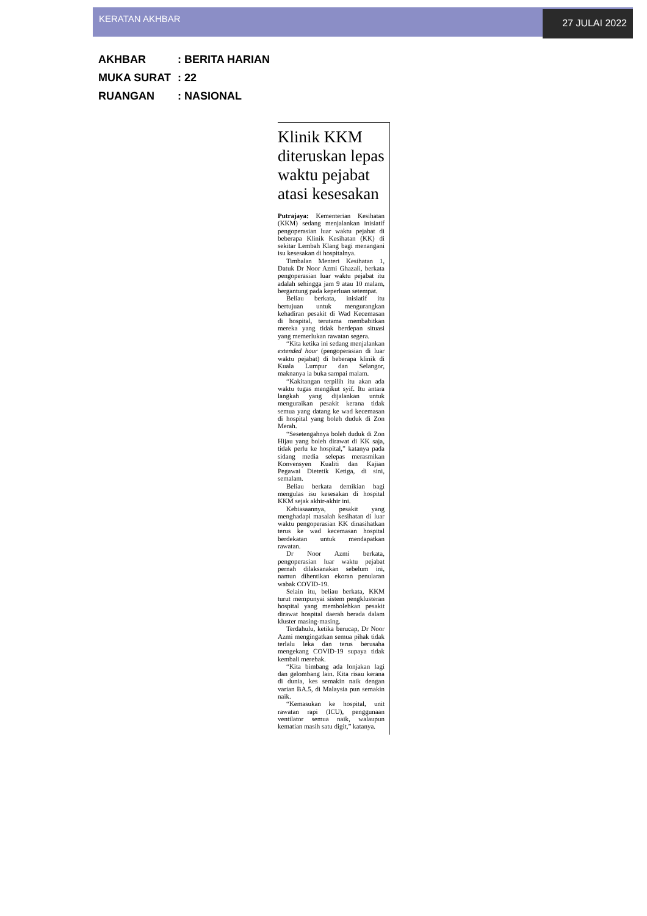KERATAN AKHBAR
27 JULAI 2022
AKHBAR: BERITA HARIAN
MUKA SURAT: 22
RUANGAN: NASIONAL
Klinik KKM diteruskan lepas waktu pejabat atasi kesesakan
Putrajaya: Kementerian Kesihatan (KKM) sedang menjalankan inisiatif pengoperasian luar waktu pejabat di beberapa Klinik Kesihatan (KK) di sekitar Lembah Klang bagi menangani isu kesesakan di hospitalnya.
Timbalan Menteri Kesihatan 1, Datuk Dr Noor Azmi Ghazali, berkata pengoperasian luar waktu pejabat itu adalah sehingga jam 9 atau 10 malam, bergantung pada keperluan setempat.
Beliau berkata, inisiatif itu bertujuan untuk mengurangkan kehadiran pesakit di Wad Kecemasan di hospital, terutama membabitkan mereka yang tidak berdepan situasi yang memerlukan rawatan segera.
“Kita ketika ini sedang menjalankan extended hour (pengoperasian di luar waktu pejabat) di beberapa klinik di Kuala Lumpur dan Selangor, maknanya ia buka sampai malam.
“Kakitangan terpilih itu akan ada waktu tugas mengikut syif. Itu antara langkah yang dijalankan untuk menguraikan pesakit kerana tidak semua yang datang ke wad kecemasan di hospital yang boleh duduk di Zon Merah.
“Sesetengahnya boleh duduk di Zon Hijau yang boleh dirawat di KK saja, tidak perlu ke hospital,” katanya pada sidang media selepas merasmikan Konvensyen Kualiti dan Kajian Pegawai Dietetik Ketiga, di sini, semalam.
Beliau berkata demikian bagi mengulas isu kesesakan di hospital KKM sejak akhir-akhir ini.
Kebiasaannya, pesakit yang menghadapi masalah kesihatan di luar waktu pengoperasian KK dinasihatkan terus ke wad kecemasan hospital berdekatan untuk mendapatkan rawatan.
Dr Noor Azmi berkata, pengoperasian luar waktu pejabat pernah dilaksanakan sebelum ini, namun dihentikan ekoran penularan wabak COVID-19.
Selain itu, beliau berkata, KKM turut mempunyai sistem pengklusteran hospital yang membolehkan pesakit dirawat hospital daerah berada dalam kluster masing-masing.
Terdahulu, ketika berucap, Dr Noor Azmi mengingatkan semua pihak tidak terlalu leka dan terus berusaha mengekang COVID-19 supaya tidak kembali merebak.
“Kita bimbang ada lonjakan lagi dan gelombang lain. Kita risau kerana di dunia, kes semakin naik dengan varian BA.5, di Malaysia pun semakin naik.
“Kemasukan ke hospital, unit rawatan rapi (ICU), penggunaan ventilator semua naik, walaupun kematian masih satu digit,” katanya.